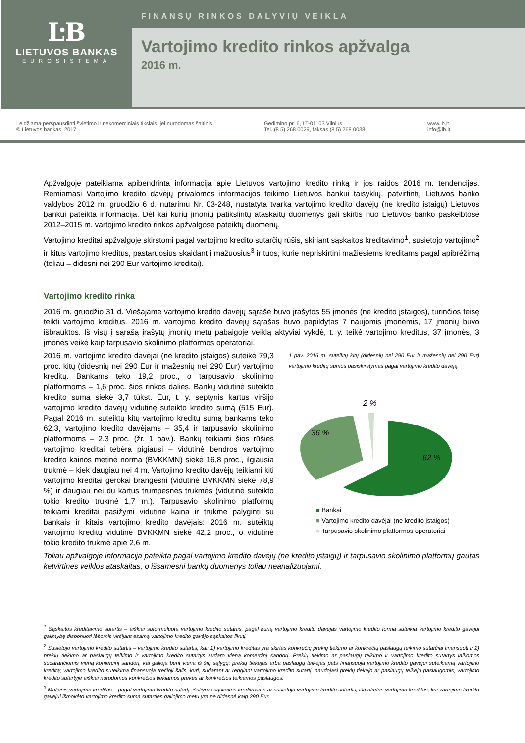ĿB
LIETUVOS BANKAS
EUROSISTEMA
FINANSŲ RINKOS DALYVIŲ VEIKLA
Vartojimo kredito rinkos apžvalga
2016 m.
ISSN 2335-836X (ONLINE)
Leidžiama perspausdinti švietimo ir nekomerciniais tikslais, jei nurodomas šaltinis.
© Lietuvos bankas, 2017
Gedimino pr. 6, LT-01103 Vilnius
Tel. (8 5) 268 0029, faksas (8 5) 268 0038
www.lb.lt
info@lb.lt
Apžvalgoje pateikiama apibendrinta informacija apie Lietuvos vartojimo kredito rinką ir jos raidos 2016 m. tendencijas. Remiamasi Vartojimo kredito davėjų privalomos informacijos teikimo Lietuvos bankui taisyklių, patvirtintų Lietuvos banko valdybos 2012 m. gruodžio 6 d. nutarimu Nr. 03-248, nustatyta tvarka vartojimo kredito davėjų (ne kredito įstaigų) Lietuvos bankui pateikta informacija. Dėl kai kurių įmonių patikslintų ataskaitų duomenys gali skirtis nuo Lietuvos banko paskelbtose 2012–2015 m. vartojimo kredito rinkos apžvalgose pateiktų duomenų.
Vartojimo kreditai apžvalgoje skirstomi pagal vartojimo kredito sutarčių rūšis, skiriant sąskaitos kreditavimo<sup>1</sup>, susietojo vartojimo<sup>2</sup> ir kitus vartojimo kreditus, pastaruosius skaidant į mažuosius<sup>3</sup> ir tuos, kurie nepriskirtini mažiesiems kreditams pagal apibrėžimą (toliau – didesni nei 290 Eur vartojimo kreditai).
Vartojimo kredito rinka
2016 m. gruodžio 31 d. Viešajame vartojimo kredito davėjų sąraše buvo įrašytos 55 įmonės (ne kredito įstaigos), turinčios teisę teikti vartojimo kreditus. 2016 m. vartojimo kredito davėjų sąrašas buvo papildytas 7 naujomis įmonėmis, 17 įmonių buvo išbrauktos. Iš visų į sąrašą įrašytų įmonių metų pabaigoje veiklą aktyviai vykdė, t. y. teikė vartojimo kreditus, 37 įmonės, 3 įmonės veikė kaip tarpusavio skolinimo platformos operatoriai.
2016 m. vartojimo kredito davėjai (ne kredito įstaigos) suteikė 79,3 proc. kitų (didesnių nei 290 Eur ir mažesnių nei 290 Eur) vartojimo kreditų. Bankams teko 19,2 proc., o tarpusavio skolinimo platformoms – 1,6 proc. šios rinkos dalies. Bankų vidutinė suteikto kredito suma siekė 3,7 tūkst. Eur, t. y. septynis kartus viršijo vartojimo kredito davėjų vidutinę suteikto kredito sumą (515 Eur). Pagal 2016 m. suteiktų kitų vartojimo kreditų sumą bankams teko 62,3, vartojimo kredito davėjams – 35,4 ir tarpusavio skolinimo platformoms – 2,3 proc. (žr. 1 pav.). Bankų teikiami šios rūšies vartojimo kreditai tebėra pigiausi – vidutinė bendros vartojimo kredito kainos metinė norma (BVKKMN) siekė 16,8 proc., ilgiausia trukmė – kiek daugiau nei 4 m. Vartojimo kredito davėjų teikiami kiti vartojimo kreditai gerokai brangesni (vidutinė BVKKMN siekė 78,9 %) ir daugiau nei du kartus trumpesnės trukmės (vidutinė suteikto tokio kredito trukmė 1,7 m.). Tarpusavio skolinimo platformų teikiami kreditai pasižymi vidutine kaina ir trukme palyginti su bankais ir kitais vartojimo kredito davėjais: 2016 m. suteiktų vartojimo kreditų vidutinė BVKKMN siekė 42,2 proc., o vidutinė tokio kredito trukmė apie 2,6 m.
1 pav. 2016 m. suteiktų kitų (didesnių nei 290 Eur ir mažesnių nei 290 Eur) vartojimo kreditų sumos pasiskirstymas pagal vartojimo kredito davėją
2 %
62 %
36 %
■ Bankai
■ Vartojimo kredito davėjai (ne kredito įstaigos)
■ Tarpusavio skolinimo platformos operatoriai
Toliau apžvalgoje informacija pateikta pagal vartojimo kredito davėjų (ne kredito įstaigų) ir tarpusavio skolinimo platformų gautas ketvirtines veiklos ataskaitas, o išsamesni bankų duomenys toliau neanalizuojami.
<sup>1</sup> Sąskaitos kreditavimo sutartis – aiškiai suformuluota vartojimo kredito sutartis, pagal kurią vartojimo kredito davėjas vartojimo kredito forma suteikia vartojimo kredito gavėjui galimybę disponuoti lėšomis viršijant esamą vartojimo kredito gavėjo sąskaitos likutį.
<sup>2</sup> Susietojo vartojimo kredito sutartis – vartojimo kredito sutartis, kai: 1) vartojimo kreditas yra skirtas konkrečių prekių tiekimo ar konkrečių paslaugų teikimo sutarčiai finansuoti ir 2) prekių tiekimo ar paslaugų teikimo ir vartojimo kredito sutartys sudaro vieną komercinį sandorį. Prekių tiekimo ar paslaugų teikimo ir vartojimo kredito sutartys laikomos sudarančiomis vieną komercinį sandorį, kai galioja bent viena iš šių sąlygų: prekių tiekėjas arba paslaugų teikėjas pats finansuoja vartojimo kredito gavėjui suteikiamą vartojimo kreditą; vartojimo kredito suteikimą finansuoja trečioji šalis, kuri, sudarant ar rengiant vartojimo kredito sutartį, naudojasi prekių tiekėjo ar paslaugų teikėjo paslaugomis; vartojimo kredito sutartyje aiškiai nurodomos konkrečios tiekiamos prekės ar konkrečios teikiamos paslaugos.
<sup>3</sup> Mažasis vartojimo kreditas – pagal vartojimo kredito sutartį, išskyrus sąskaitos kreditavimo ar susietojo vartojimo kredito sutartis, išmokėtas vartojimo kreditas, kai vartojimo kredito gavėjui išmokėto vartojimo kredito suma sutarties galiojimo metu yra ne didesnė kaip 290 Eur.